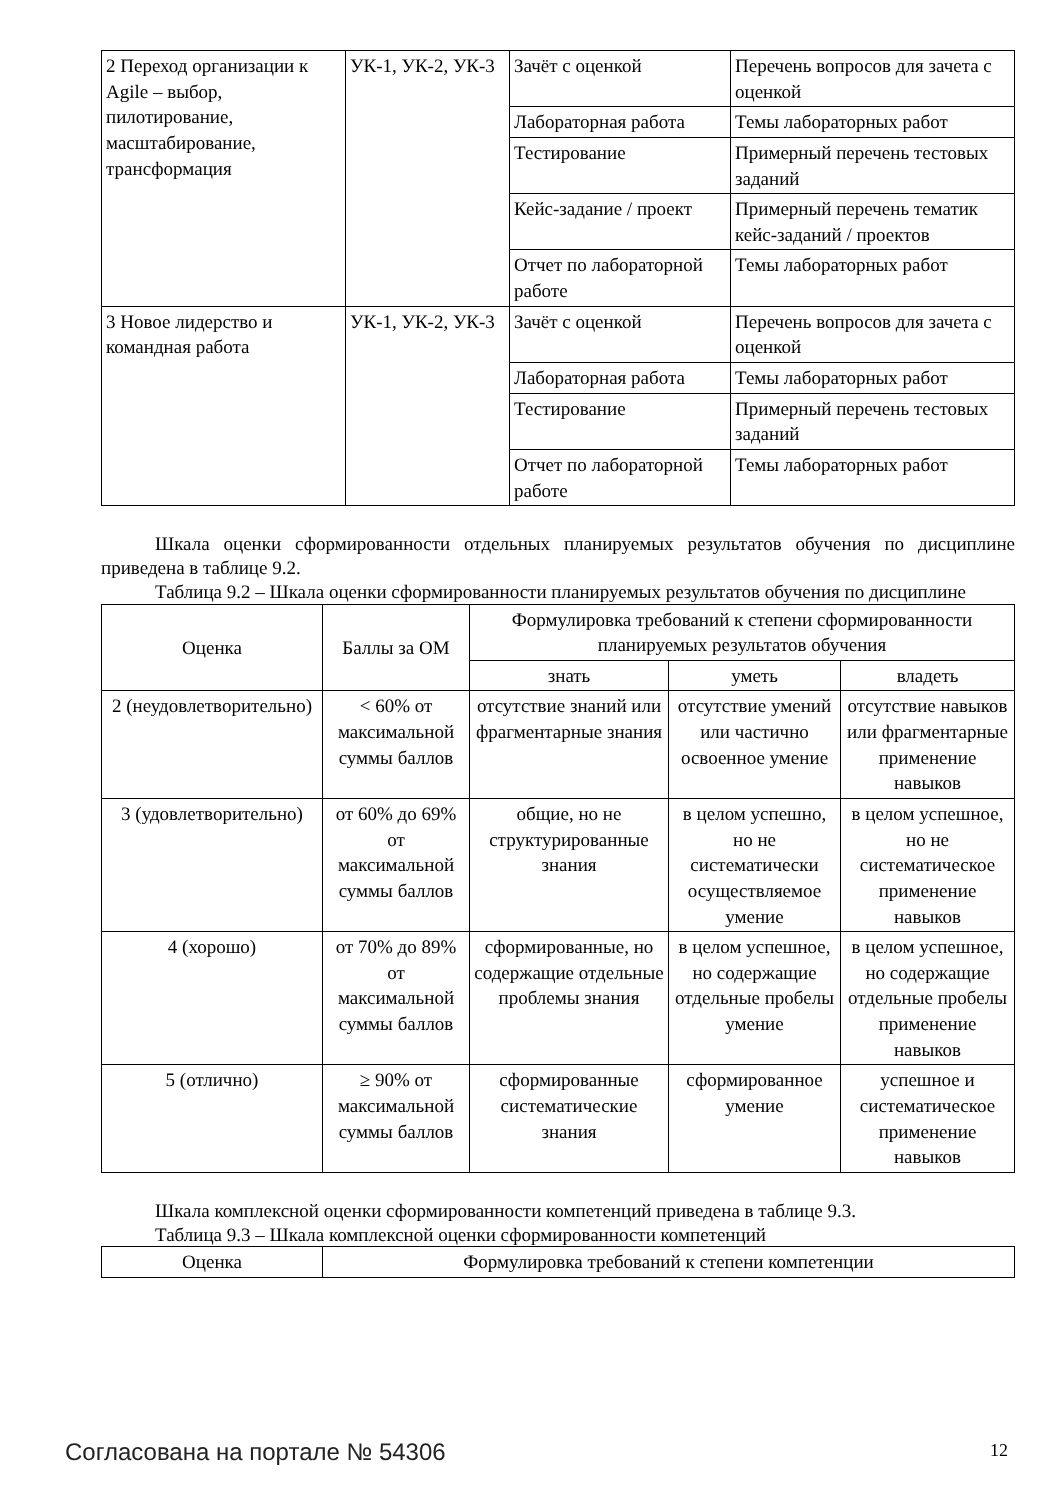| 2 Переход организации к Agile – выбор, пилотирование, масштабирование, трансформация | УК-1, УК-2, УК-3 | Зачёт с оценкой | Перечень вопросов для зачета с оценкой |
| | | Лабораторная работа | Темы лабораторных работ |
| | | Тестирование | Примерный перечень тестовых заданий |
| | | Кейс-задание / проект | Примерный перечень тематик кейс-заданий / проектов |
| | | Отчет по лабораторной работе | Темы лабораторных работ |
| 3 Новое лидерство и командная работа | УК-1, УК-2, УК-3 | Зачёт с оценкой | Перечень вопросов для зачета с оценкой |
| | | Лабораторная работа | Темы лабораторных работ |
| | | Тестирование | Примерный перечень тестовых заданий |
| | | Отчет по лабораторной работе | Темы лабораторных работ |
Шкала оценки сформированности отдельных планируемых результатов обучения по дисциплине приведена в таблице 9.2.
Таблица 9.2 – Шкала оценки сформированности планируемых результатов обучения по дисциплине
| Оценка | Баллы за ОМ | Формулировка требований к степени сформированности планируемых результатов обучения | | |
| --- | --- | --- | --- | --- |
| | | знать | уметь | владеть |
| 2 (неудовлетворительно) | < 60% от максимальной суммы баллов | отсутствие знаний или фрагментарные знания | отсутствие умений или частично освоенное умение | отсутствие навыков или фрагментарные применение навыков |
| 3 (удовлетворительно) | от 60% до 69% от максимальной суммы баллов | общие, но не структурированные знания | в целом успешно, но не систематически осуществляемое умение | в целом успешное, но не систематическое применение навыков |
| 4 (хорошо) | от 70% до 89% от максимальной суммы баллов | сформированные, но содержащие отдельные проблемы знания | в целом успешное, но содержащие отдельные пробелы умение | в целом успешное, но содержащие отдельные пробелы применение навыков |
| 5 (отлично) | ≥ 90% от максимальной суммы баллов | сформированные систематические знания | сформированное умение | успешное и систематическое применение навыков |
Шкала комплексной оценки сформированности компетенций приведена в таблице 9.3.
Таблица 9.3 – Шкала комплексной оценки сформированности компетенций
| Оценка | Формулировка требований к степени компетенции |
| --- | --- |
Согласована на портале № 54306 12